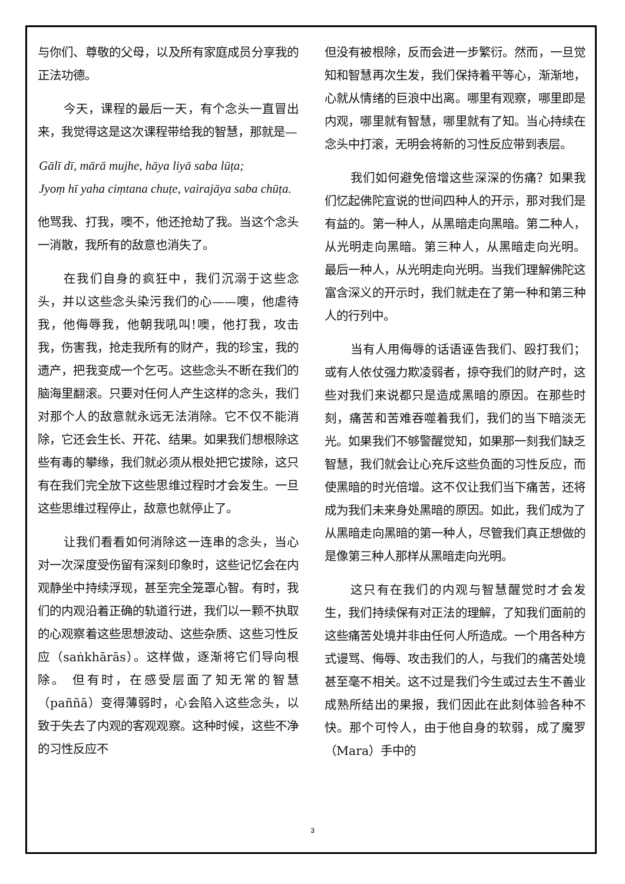与你们、尊敬的父母，以及所有家庭成员分享我的正法功德。
今天，课程的最后一天，有个念头一直冒出来，我觉得这是这次课程带给我的智慧，那就是—
Gālī dī, mārā mujhe, hāya liyā saba lūṭa;
Jyoṃ hī yaha ciṃtana chuṭe, vairajāya saba chūṭa.
他骂我、打我，噢不，他还抢劫了我。当这个念头一消散，我所有的敌意也消失了。
在我们自身的疯狂中，我们沉溺于这些念头，并以这些念头染污我们的心——噢，他虐待我，他侮辱我，他朝我吼叫!噢，他打我，攻击我，伤害我，抢走我所有的财产，我的珍宝，我的遗产，把我变成一个乞丐。这些念头不断在我们的脑海里翻滚。只要对任何人产生这样的念头，我们对那个人的敌意就永远无法消除。它不仅不能消除，它还会生长、开花、结果。如果我们想根除这些有毒的攀缘，我们就必须从根处把它拔除，这只有在我们完全放下这些思维过程时才会发生。一旦这些思维过程停止，敌意也就停止了。
让我们看看如何消除这一连串的念头，当心对一次深度受伤留有深刻印象时，这些记忆会在内观静坐中持续浮现，甚至完全笼罩心智。有时，我们的内观沿着正确的轨道行进，我们以一颗不执取的心观察着这些思想波动、这些杂质、这些习性反应（saṅkhārās）。这样做，逐渐将它们导向根除。 但有时，在感受层面了知无常的智慧（paññā）变得薄弱时，心会陷入这些念头，以致于失去了内观的客观观察。这种时候，这些不净的习性反应不
但没有被根除，反而会进一步繁衍。然而，一旦觉知和智慧再次生发，我们保持着平等心，渐渐地，心就从情绪的巨浪中出离。哪里有观察，哪里即是内观，哪里就有智慧，哪里就有了知。当心持续在念头中打滚，无明会将新的习性反应带到表层。
我们如何避免倍增这些深深的伤痛？如果我们忆起佛陀宣说的世间四种人的开示，那对我们是有益的。第一种人，从黑暗走向黑暗。第二种人，从光明走向黑暗。第三种人，从黑暗走向光明。 最后一种人，从光明走向光明。当我们理解佛陀这富含深义的开示时，我们就走在了第一种和第三种人的行列中。
当有人用侮辱的话语诬告我们、殴打我们；或有人依仗强力欺凌弱者，掠夺我们的财产时，这些对我们来说都只是造成黑暗的原因。在那些时刻，痛苦和苦难吞噬着我们，我们的当下暗淡无光。如果我们不够警醒觉知，如果那一刻我们缺乏智慧，我们就会让心充斥这些负面的习性反应，而使黑暗的时光倍增。这不仅让我们当下痛苦，还将成为我们未来身处黑暗的原因。如此，我们成为了从黑暗走向黑暗的第一种人，尽管我们真正想做的是像第三种人那样从黑暗走向光明。
这只有在我们的内观与智慧醒觉时才会发生，我们持续保有对正法的理解，了知我们面前的这些痛苦处境并非由任何人所造成。一个用各种方式谩骂、侮辱、攻击我们的人，与我们的痛苦处境甚至毫不相关。这不过是我们今生或过去生不善业成熟所结出的果报，我们因此在此刻体验各种不快。那个可怜人，由于他自身的软弱，成了魔罗（Mara）手中的
3